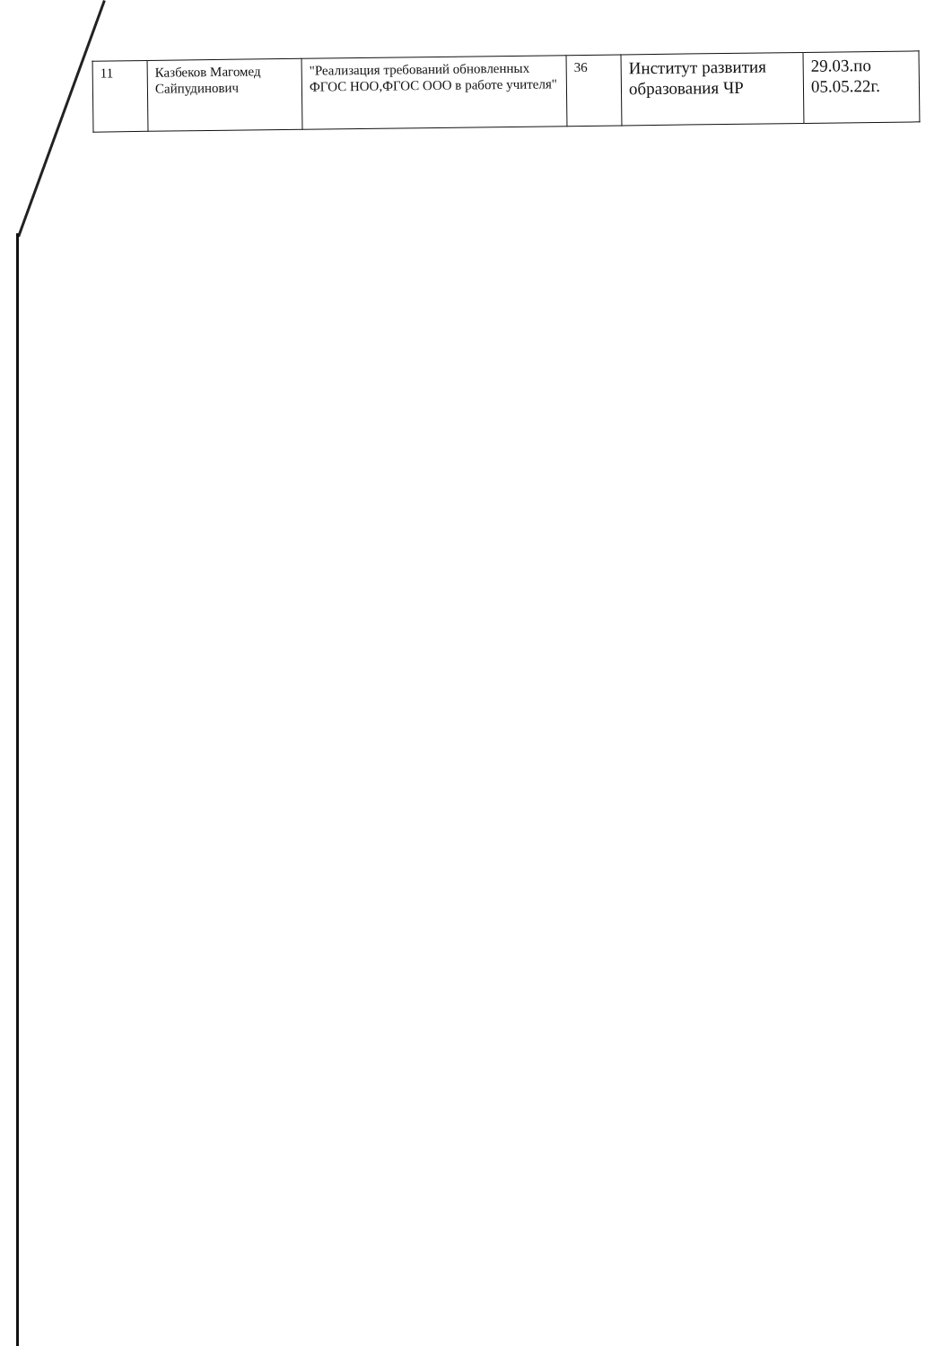| 11 | Казбеков Магомед Сайпудинович | "Реализация требований обновленных ФГОС НОО,ФГОС ООО в работе учителя" | 36 | Институт развития образования ЧР | 29.03.по 05.05.22г. |